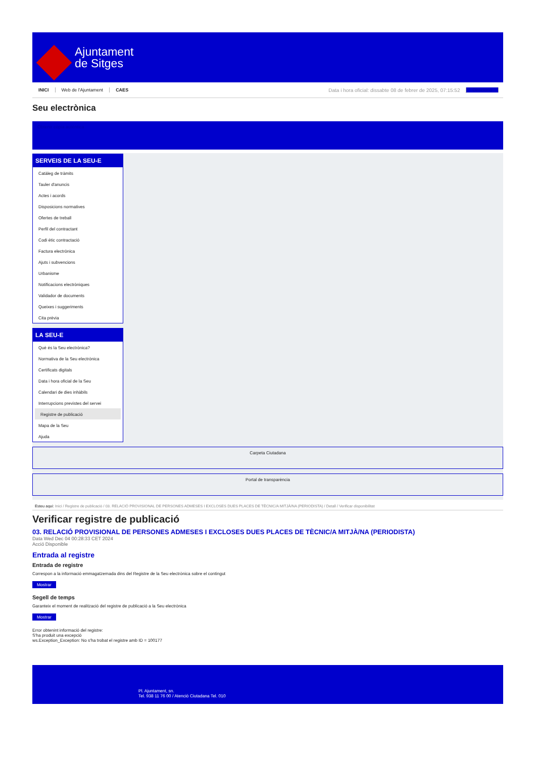Ajuntament
de Sitges
INICI Web de l'Ajuntament CAES Data i hora oficial: dissabte 08 de febrer de 2025, 07:15:52 Directorio
Seu electrònica
Obtenir còpia autèntica
SERVEIS DE LA SEU-E
Catàleg de tràmits
Tauler d'anuncis
Actes i acords
Disposicions normatives
Ofertes de treball
Perfil del contractant
Codi ètic contractació
Factura electrònica
Ajuts i subvencions
Urbanisme
Notificacions electròniques
Validador de documents
Queixes i suggeriments
Cita prèvia
LA SEU-E
Què és la Seu electrònica?
Normativa de la Seu electrònica
Certificats digitals
Data i hora oficial de la Seu
Calendari de dies inhàbils
Interrupcions previstes del servei
Registre de publicació
Mapa de la Seu
Ajuda
Carpeta Ciutadana
Portal de transparència
Esteu aquí: Inici / Registre de publicació / 03. RELACIÓ PROVISIONAL DE PERSONES ADMESES I EXCLOSES DUES PLACES DE TÈCNIC/A MITJÀ/NA (PERIODISTA) / Detall / Verificar disponibilitat
Verificar registre de publicació
03. RELACIÓ PROVISIONAL DE PERSONES ADMESES I EXCLOSES DUES PLACES DE TÈCNIC/A MITJÀ/NA (PERIODISTA)
Data Wed Dec 04 00:28:33 CET 2024
Acció Disponible
Entrada al registre
Entrada de registre
Correspon a la informació emmagatzemada dins del Registre de la Seu electrònica sobre el contingut
Mostrar
Segell de temps
Garanteix el moment de realització del registre de publicació a la Seu electrònica
Mostrar
Error obtenint informació del registre:
S'ha produit una excepció
ws.Exception_Exception: No s'ha trobat el registre amb ID = 100177
Pl. Ajuntament, sn.
Tel. 938 11 76 00 / Atenció Ciutadana Tel. 010